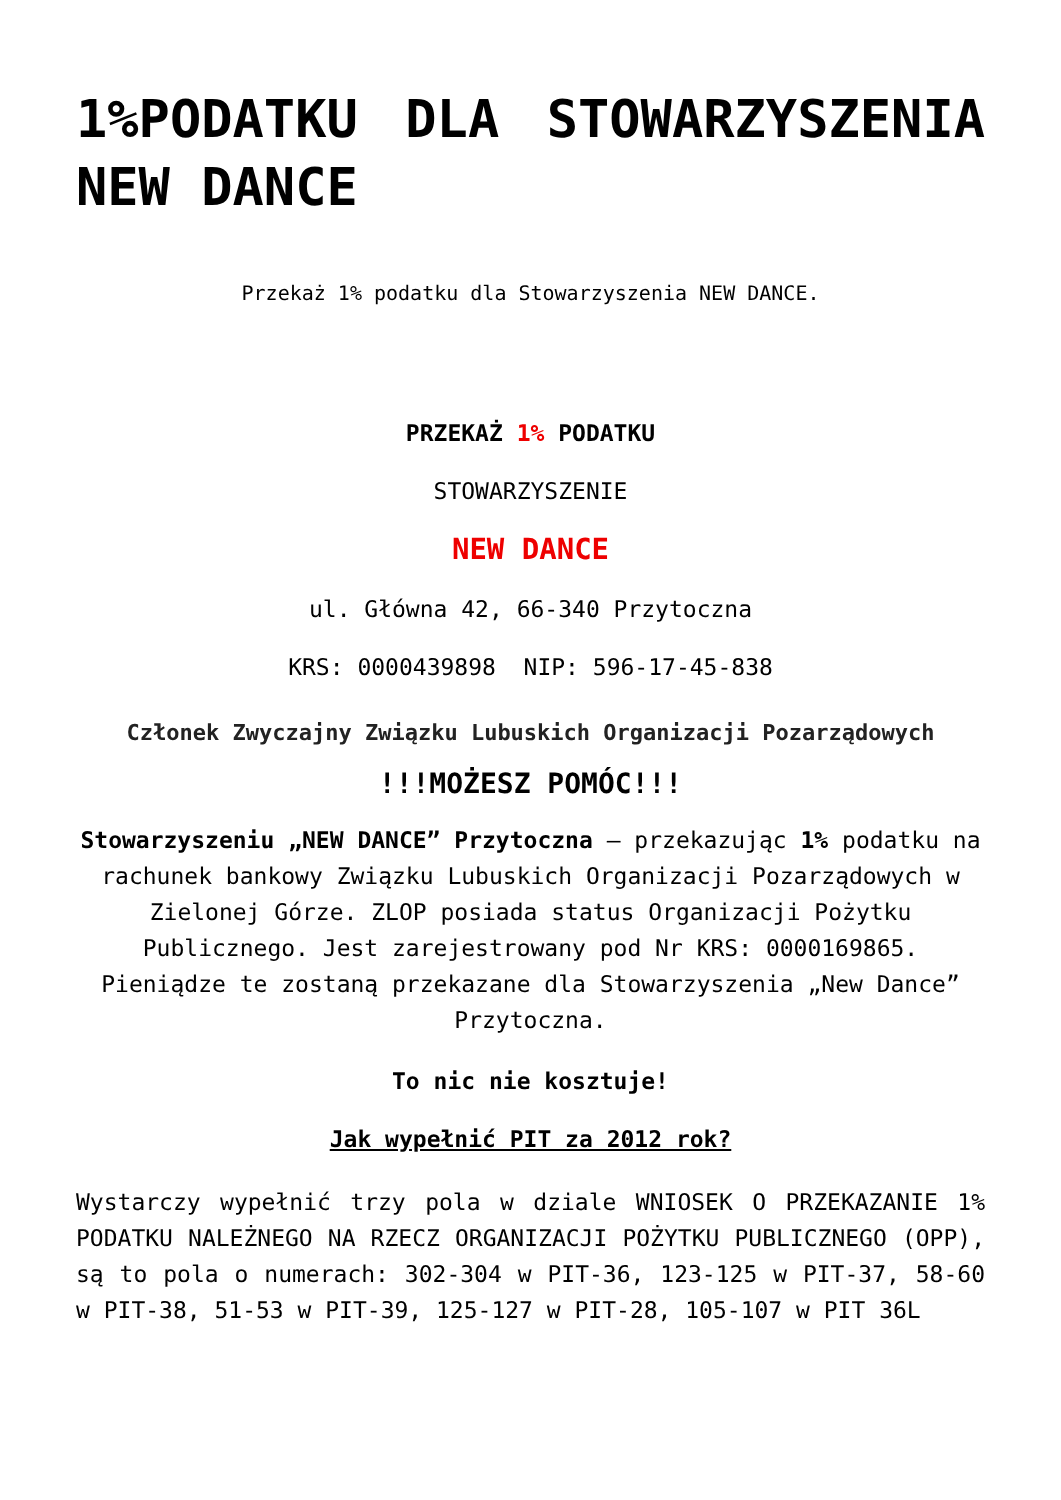1%PODATKU DLA STOWARZYSZENIA NEW DANCE
Przekaż 1% podatku dla Stowarzyszenia NEW DANCE.
PRZEKAŻ 1% PODATKU
STOWARZYSZENIE
NEW DANCE
ul. Główna 42, 66-340 Przytoczna
KRS: 0000439898 NIP: 596-17-45-838
Członek Zwyczajny Związku Lubuskich Organizacji Pozarządowych
!!!MOŻESZ POMÓC!!!
Stowarzyszeniu „NEW DANCE” Przytoczna – przekazując 1% podatku na rachunek bankowy Związku Lubuskich Organizacji Pozarządowych w Zielonej Górze. ZLOP posiada status Organizacji Pożytku Publicznego. Jest zarejestrowany pod Nr KRS: 0000169865. Pieniądze te zostaną przekazane dla Stowarzyszenia „New Dance” Przytoczna.
To nic nie kosztuje!
Jak wypełnić PIT za 2012 rok?
Wystarczy wypełnić trzy pola w dziale WNIOSEK O PRZEKAZANIE 1% PODATKU NALEŻNEGO NA RZECZ ORGANIZACJI POŻYTKU PUBLICZNEGO (OPP), są to pola o numerach: 302-304 w PIT-36, 123-125 w PIT-37, 58-60 w PIT-38, 51-53 w PIT-39, 125-127 w PIT-28, 105-107 w PIT 36L